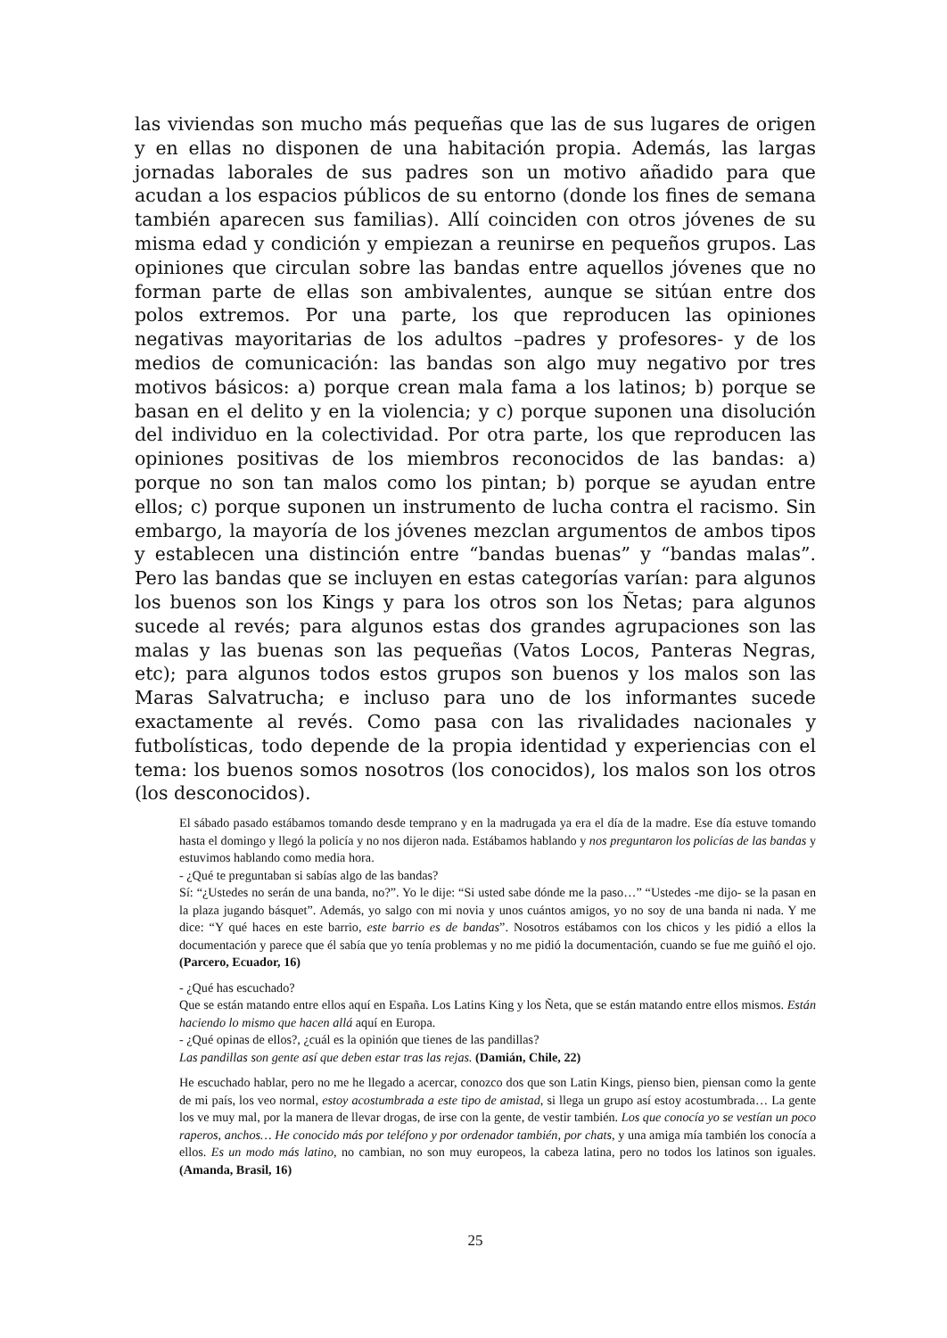las viviendas son mucho más pequeñas que las de sus lugares de origen y en ellas no disponen de una habitación propia. Además, las largas jornadas laborales de sus padres son un motivo añadido para que acudan a los espacios públicos de su entorno (donde los fines de semana también aparecen sus familias). Allí coinciden con otros jóvenes de su misma edad y condición y empiezan a reunirse en pequeños grupos. Las opiniones que circulan sobre las bandas entre aquellos jóvenes que no forman parte de ellas son ambivalentes, aunque se sitúan entre dos polos extremos. Por una parte, los que reproducen las opiniones negativas mayoritarias de los adultos –padres y profesores- y de los medios de comunicación: las bandas son algo muy negativo por tres motivos básicos: a) porque crean mala fama a los latinos; b) porque se basan en el delito y en la violencia; y c) porque suponen una disolución del individuo en la colectividad. Por otra parte, los que reproducen las opiniones positivas de los miembros reconocidos de las bandas: a) porque no son tan malos como los pintan; b) porque se ayudan entre ellos; c) porque suponen un instrumento de lucha contra el racismo. Sin embargo, la mayoría de los jóvenes mezclan argumentos de ambos tipos y establecen una distinción entre “bandas buenas” y “bandas malas”. Pero las bandas que se incluyen en estas categorías varían: para algunos los buenos son los Kings y para los otros son los Ñetas; para algunos sucede al revés; para algunos estas dos grandes agrupaciones son las malas y las buenas son las pequeñas (Vatos Locos, Panteras Negras, etc); para algunos todos estos grupos son buenos y los malos son las Maras Salvatrucha; e incluso para uno de los informantes sucede exactamente al revés. Como pasa con las rivalidades nacionales y futbolísticas, todo depende de la propia identidad y experiencias con el tema: los buenos somos nosotros (los conocidos), los malos son los otros (los desconocidos).
El sábado pasado estábamos tomando desde temprano y en la madrugada ya era el día de la madre. Ese día estuve tomando hasta el domingo y llegó la policía y no nos dijeron nada. Estábamos hablando y nos preguntaron los policías de las bandas y estuvimos hablando como media hora.
- ¿Qué te preguntaban si sabías algo de las bandas?
Sí: “¿Ustedes no serán de una banda, no?”. Yo le dije: “Si usted sabe dónde me la paso…” “Ustedes -me dijo- se la pasan en la plaza jugando básquet”. Además, yo salgo con mi novia y unos cuántos amigos, yo no soy de una banda ni nada. Y me dice: “Y qué haces en este barrio, este barrio es de bandas”. Nosotros estábamos con los chicos y les pidió a ellos la documentación y parece que él sabía que yo tenía problemas y no me pidió la documentación, cuando se fue me guiñó el ojo. (Parcero, Ecuador, 16)
- ¿Qué has escuchado?
Que se están matando entre ellos aquí en España. Los Latins King y los Ñeta, que se están matando entre ellos mismos. Están haciendo lo mismo que hacen allá aquí en Europa.
- ¿Qué opinas de ellos?, ¿cuál es la opinión que tienes de las pandillas?
Las pandillas son gente así que deben estar tras las rejas. (Damián, Chile, 22)
He escuchado hablar, pero no me he llegado a acercar, conozco dos que son Latin Kings, pienso bien, piensan como la gente de mi país, los veo normal, estoy acostumbrada a este tipo de amistad, si llega un grupo así estoy acostumbrada… La gente los ve muy mal, por la manera de llevar drogas, de irse con la gente, de vestir también. Los que conocía yo se vestían un poco raperos, anchos… He conocido más por teléfono y por ordenador también, por chats, y una amiga mía también los conocía a ellos. Es un modo más latino, no cambian, no son muy europeos, la cabeza latina, pero no todos los latinos son iguales. (Amanda, Brasil, 16)
25